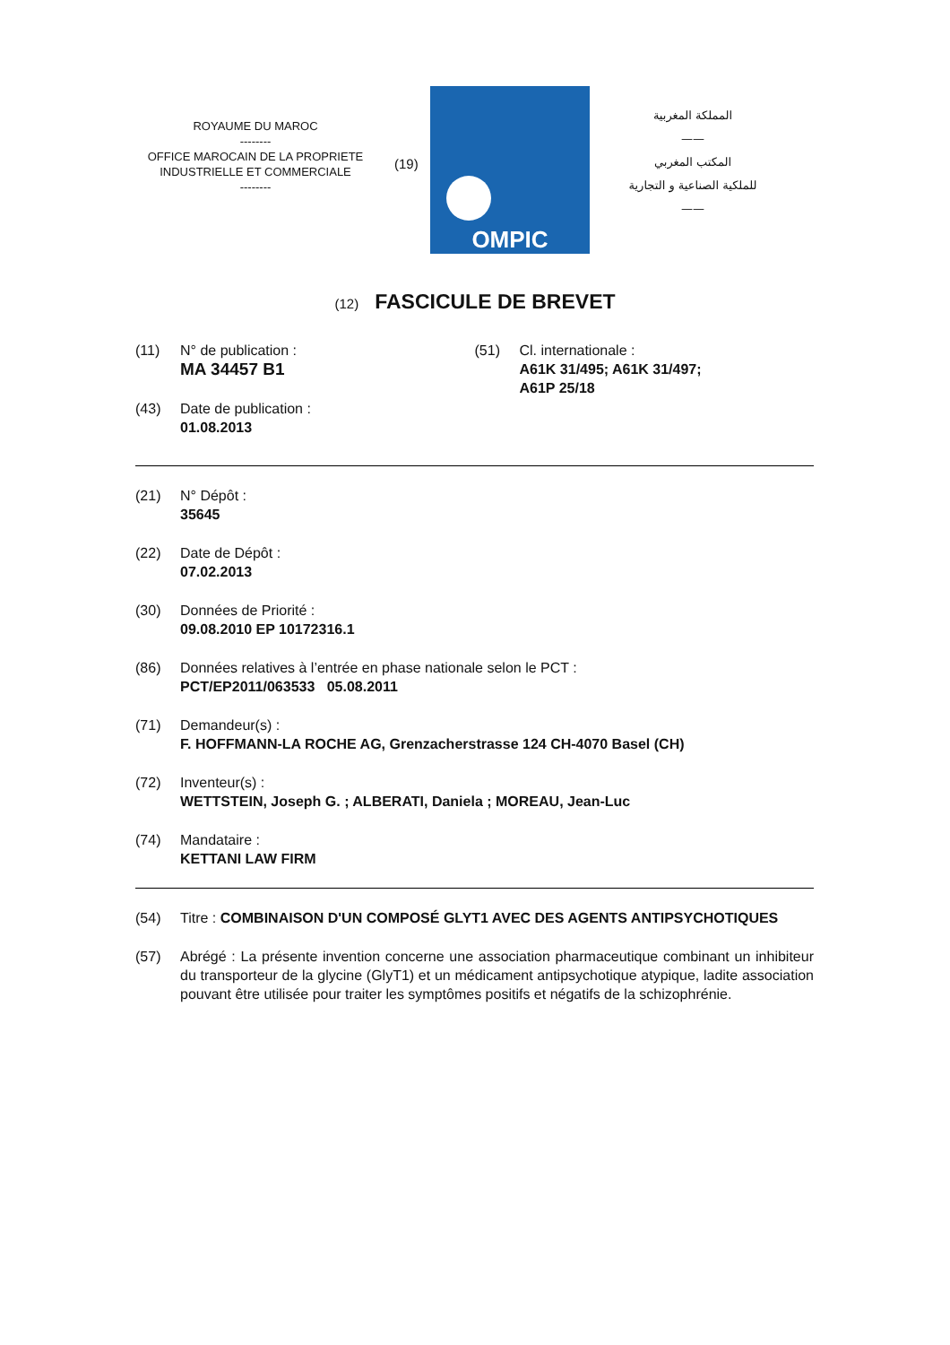ROYAUME DU MAROC
--------
OFFICE MAROCAIN DE LA PROPRIETE
INDUSTRIELLE ET COMMERCIALE
--------
(19)
OMPIC
المملكة المغربية
——
المكتب المغربي
للملكية الصناعية و التجارية
——
(12) FASCICULE DE BREVET
(11) N° de publication :
MA 34457 B1
(43) Date de publication :
01.08.2013
(51) Cl. internationale :
A61K 31/495; A61K 31/497;
A61P 25/18
(21) N° Dépôt :
35645
(22) Date de Dépôt :
07.02.2013
(30) Données de Priorité :
09.08.2010 EP 10172316.1
(86) Données relatives à l’entrée en phase nationale selon le PCT :
PCT/EP2011/063533 05.08.2011
(71) Demandeur(s) :
F. HOFFMANN-LA ROCHE AG, Grenzacherstrasse 124 CH-4070 Basel (CH)
(72) Inventeur(s) :
WETTSTEIN, Joseph G. ; ALBERATI, Daniela ; MOREAU, Jean-Luc
(74) Mandataire :
KETTANI LAW FIRM
(54) Titre : COMBINAISON D'UN COMPOSÉ GLYT1 AVEC DES AGENTS ANTIPSYCHOTIQUES
(57) Abrégé : La présente invention concerne une association pharmaceutique combinant un inhibiteur du transporteur de la glycine (GlyT1) et un médicament antipsychotique atypique, ladite association pouvant être utilisée pour traiter les symptômes positifs et négatifs de la schizophrénie.